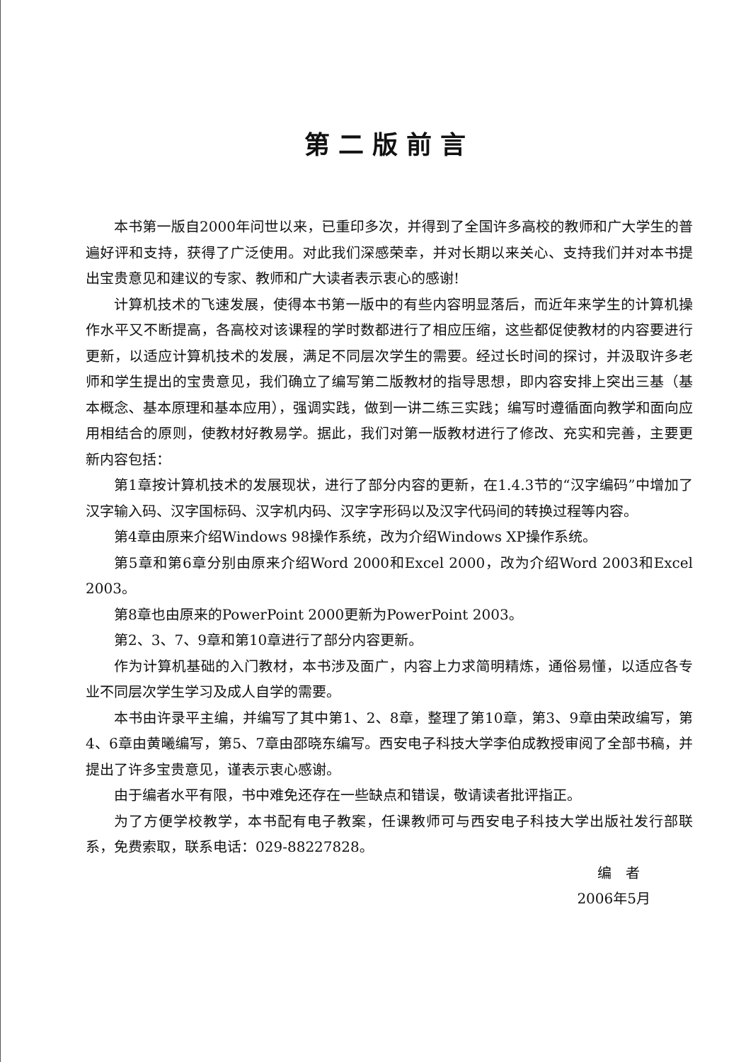第二版前言
本书第一版自2000年问世以来，已重印多次，并得到了全国许多高校的教师和广大学生的普遍好评和支持，获得了广泛使用。对此我们深感荣幸，并对长期以来关心、支持我们并对本书提出宝贵意见和建议的专家、教师和广大读者表示衷心的感谢!
计算机技术的飞速发展，使得本书第一版中的有些内容明显落后，而近年来学生的计算机操作水平又不断提高，各高校对该课程的学时数都进行了相应压缩，这些都促使教材的内容要进行更新，以适应计算机技术的发展，满足不同层次学生的需要。经过长时间的探讨，并汲取许多老师和学生提出的宝贵意见，我们确立了编写第二版教材的指导思想，即内容安排上突出三基（基本概念、基本原理和基本应用），强调实践，做到一讲二练三实践；编写时遵循面向教学和面向应用相结合的原则，使教材好教易学。据此，我们对第一版教材进行了修改、充实和完善，主要更新内容包括：
第1章按计算机技术的发展现状，进行了部分内容的更新，在1.4.3节的“汉字编码”中增加了汉字输入码、汉字国标码、汉字机内码、汉字字形码以及汉字代码间的转换过程等内容。
第4章由原来介绍Windows 98操作系统，改为介绍Windows XP操作系统。
第5章和第6章分别由原来介绍Word 2000和Excel 2000，改为介绍Word 2003和Excel 2003。
第8章也由原来的PowerPoint 2000更新为PowerPoint 2003。
第2、3、7、9章和第10章进行了部分内容更新。
作为计算机基础的入门教材，本书涉及面广，内容上力求简明精炼，通俗易懂，以适应各专业不同层次学生学习及成人自学的需要。
本书由许录平主编，并编写了其中第1、2、8章，整理了第10章，第3、9章由荣政编写，第4、6章由黄曦编写，第5、7章由邵晓东编写。西安电子科技大学李伯成教授审阅了全部书稿，并提出了许多宝贵意见，谨表示衷心感谢。
由于编者水平有限，书中难免还存在一些缺点和错误，敬请读者批评指正。
为了方便学校教学，本书配有电子教案，任课教师可与西安电子科技大学出版社发行部联系，免费索取，联系电话：029-88227828。
编　者
2006年5月